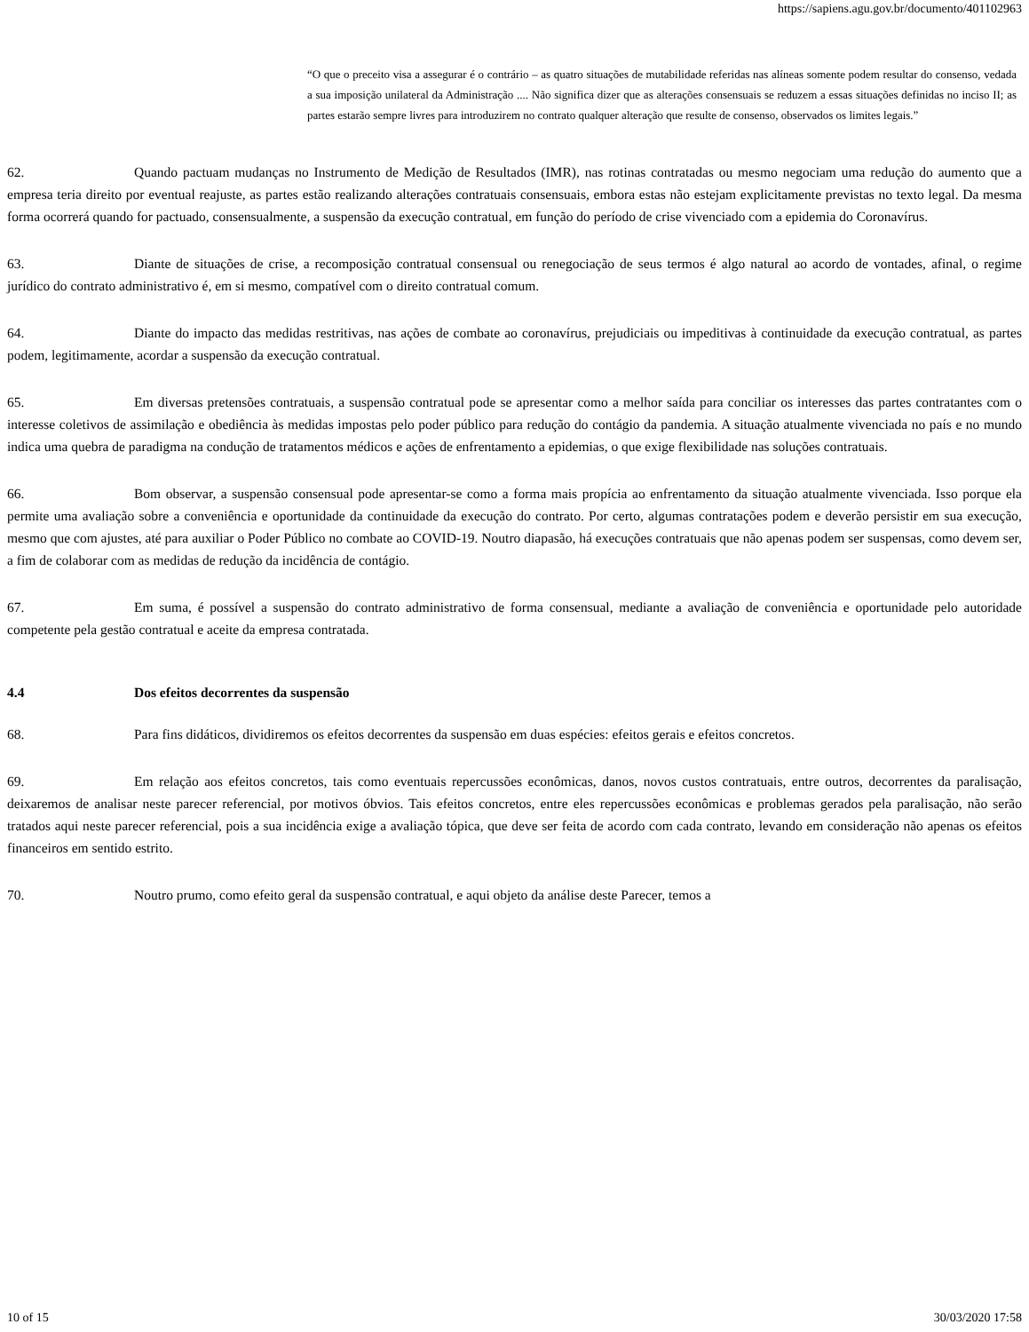https://sapiens.agu.gov.br/documento/401102963
“O que o preceito visa a assegurar é o contrário – as quatro situações de mutabilidade referidas nas alíneas somente podem resultar do consenso, vedada a sua imposição unilateral da Administração .... Não significa dizer que as alterações consensuais se reduzem a essas situações definidas no inciso II; as partes estarão sempre livres para introduzirem no contrato qualquer alteração que resulte de consenso, observados os limites legais.”
62. Quando pactuam mudanças no Instrumento de Medição de Resultados (IMR), nas rotinas contratadas ou mesmo negociam uma redução do aumento que a empresa teria direito por eventual reajuste, as partes estão realizando alterações contratuais consensuais, embora estas não estejam explicitamente previstas no texto legal. Da mesma forma ocorrerá quando for pactuado, consensualmente, a suspensão da execução contratual, em função do período de crise vivenciado com a epidemia do Coronavírus.
63. Diante de situações de crise, a recomposição contratual consensual ou renegociação de seus termos é algo natural ao acordo de vontades, afinal, o regime jurídico do contrato administrativo é, em si mesmo, compatível com o direito contratual comum.
64. Diante do impacto das medidas restritivas, nas ações de combate ao coronavírus, prejudiciais ou impeditivas à continuidade da execução contratual, as partes podem, legitimamente, acordar a suspensão da execução contratual.
65. Em diversas pretensões contratuais, a suspensão contratual pode se apresentar como a melhor saída para conciliar os interesses das partes contratantes com o interesse coletivos de assimilação e obediência às medidas impostas pelo poder público para redução do contágio da pandemia. A situação atualmente vivenciada no país e no mundo indica uma quebra de paradigma na condução de tratamentos médicos e ações de enfrentamento a epidemias, o que exige flexibilidade nas soluções contratuais.
66. Bom observar, a suspensão consensual pode apresentar-se como a forma mais propícia ao enfrentamento da situação atualmente vivenciada. Isso porque ela permite uma avaliação sobre a conveniência e oportunidade da continuidade da execução do contrato. Por certo, algumas contratações podem e deverão persistir em sua execução, mesmo que com ajustes, até para auxiliar o Poder Público no combate ao COVID-19. Noutro diapasão, há execuções contratuais que não apenas podem ser suspensas, como devem ser, a fim de colaborar com as medidas de redução da incidência de contágio.
67. Em suma, é possível a suspensão do contrato administrativo de forma consensual, mediante a avaliação de conveniência e oportunidade pelo autoridade competente pela gestão contratual e aceite da empresa contratada.
4.4 Dos efeitos decorrentes da suspensão
68. Para fins didáticos, dividiremos os efeitos decorrentes da suspensão em duas espécies: efeitos gerais e efeitos concretos.
69. Em relação aos efeitos concretos, tais como eventuais repercussões econômicas, danos, novos custos contratuais, entre outros, decorrentes da paralisação, deixaremos de analisar neste parecer referencial, por motivos óbvios. Tais efeitos concretos, entre eles repercussões econômicas e problemas gerados pela paralisação, não serão tratados aqui neste parecer referencial, pois a sua incidência exige a avaliação tópica, que deve ser feita de acordo com cada contrato, levando em consideração não apenas os efeitos financeiros em sentido estrito.
70. Noutro prumo, como efeito geral da suspensão contratual, e aqui objeto da análise deste Parecer, temos a
10 of 15 30/03/2020 17:58